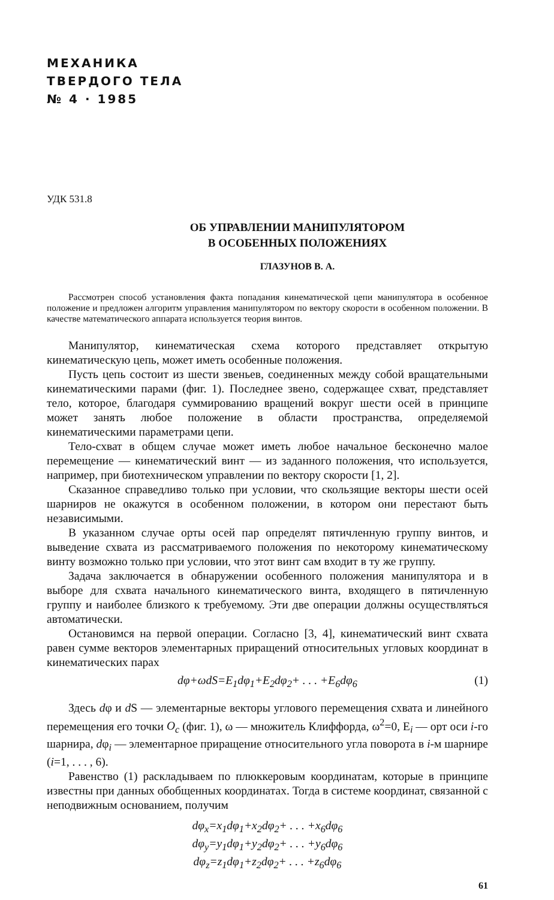МЕХАНИКА
ТВЕРДОГО ТЕЛА
№ 4 · 1985
УДК 531.8
ОБ УПРАВЛЕНИИ МАНИПУЛЯТОРОМ
В ОСОБЕННЫХ ПОЛОЖЕНИЯХ
ГЛАЗУНОВ В. А.
Рассмотрен способ установления факта попадания кинематической цепи манипулятора в особенное положение и предложен алгоритм управления манипулятором по вектору скорости в особенном положении. В качестве математического аппарата используется теория винтов.
Манипулятор, кинематическая схема которого представляет открытую кинематическую цепь, может иметь особенные положения.
Пусть цепь состоит из шести звеньев, соединенных между собой вращательными кинематическими парами (фиг. 1). Последнее звено, содержащее схват, представляет тело, которое, благодаря суммированию вращений вокруг шести осей в принципе может занять любое положение в области пространства, определяемой кинематическими параметрами цепи.
Тело-схват в общем случае может иметь любое начальное бесконечно малое перемещение — кинематический винт — из заданного положения, что используется, например, при биотехническом управлении по вектору скорости [1, 2].
Сказанное справедливо только при условии, что скользящие векторы шести осей шарниров не окажутся в особенном положении, в котором они перестают быть независимыми.
В указанном случае орты осей пар определят пятичленную группу винтов, и выведение схвата из рассматриваемого положения по некоторому кинематическому винту возможно только при условии, что этот винт сам входит в ту же группу.
Задача заключается в обнаружении особенного положения манипулятора и в выборе для схвата начального кинематического винта, входящего в пятичленную группу и наиболее близкого к требуемому. Эти две операции должны осуществляться автоматически.
Остановимся на первой операции. Согласно [3, 4], кинематический винт схвата равен сумме векторов элементарных приращений относительных угловых координат в кинематических парах
dφ+ωdS=E<sub>1</sub>dφ<sub>1</sub>+E<sub>2</sub>dφ<sub>2</sub>+ . . . +E<sub>6</sub>dφ<sub>6</sub> (1)
Здесь dφ и d S — элементарные векторы углового перемещения схвата и линейного перемещения его точки O<sub>c</sub> (фиг. 1), ω — множитель Клиффорда, ω<sup>2</sup>=0, E<sub>i</sub> — орт оси i-го шарнира, dφ<sub>i</sub> — элементарное приращение относительного угла поворота в i-м шарнире (i=1, . . . , 6).
Равенство (1) раскладываем по плюккеровым координатам, которые в принципе известны при данных обобщенных координатах. Тогда в системе координат, связанной с неподвижным основанием, получим
dφ<sub>x</sub>=x<sub>1</sub>dφ<sub>1</sub>+x<sub>2</sub>dφ<sub>2</sub>+ . . . +x<sub>6</sub>dφ<sub>6</sub>
dφ<sub>y</sub>=y<sub>1</sub>dφ<sub>1</sub>+y<sub>2</sub>dφ<sub>2</sub>+ . . . +y<sub>6</sub>dφ<sub>6</sub>
dφ<sub>z</sub>=z<sub>1</sub>dφ<sub>1</sub>+z<sub>2</sub>dφ<sub>2</sub>+ . . . +z<sub>6</sub>dφ<sub>6</sub>
61